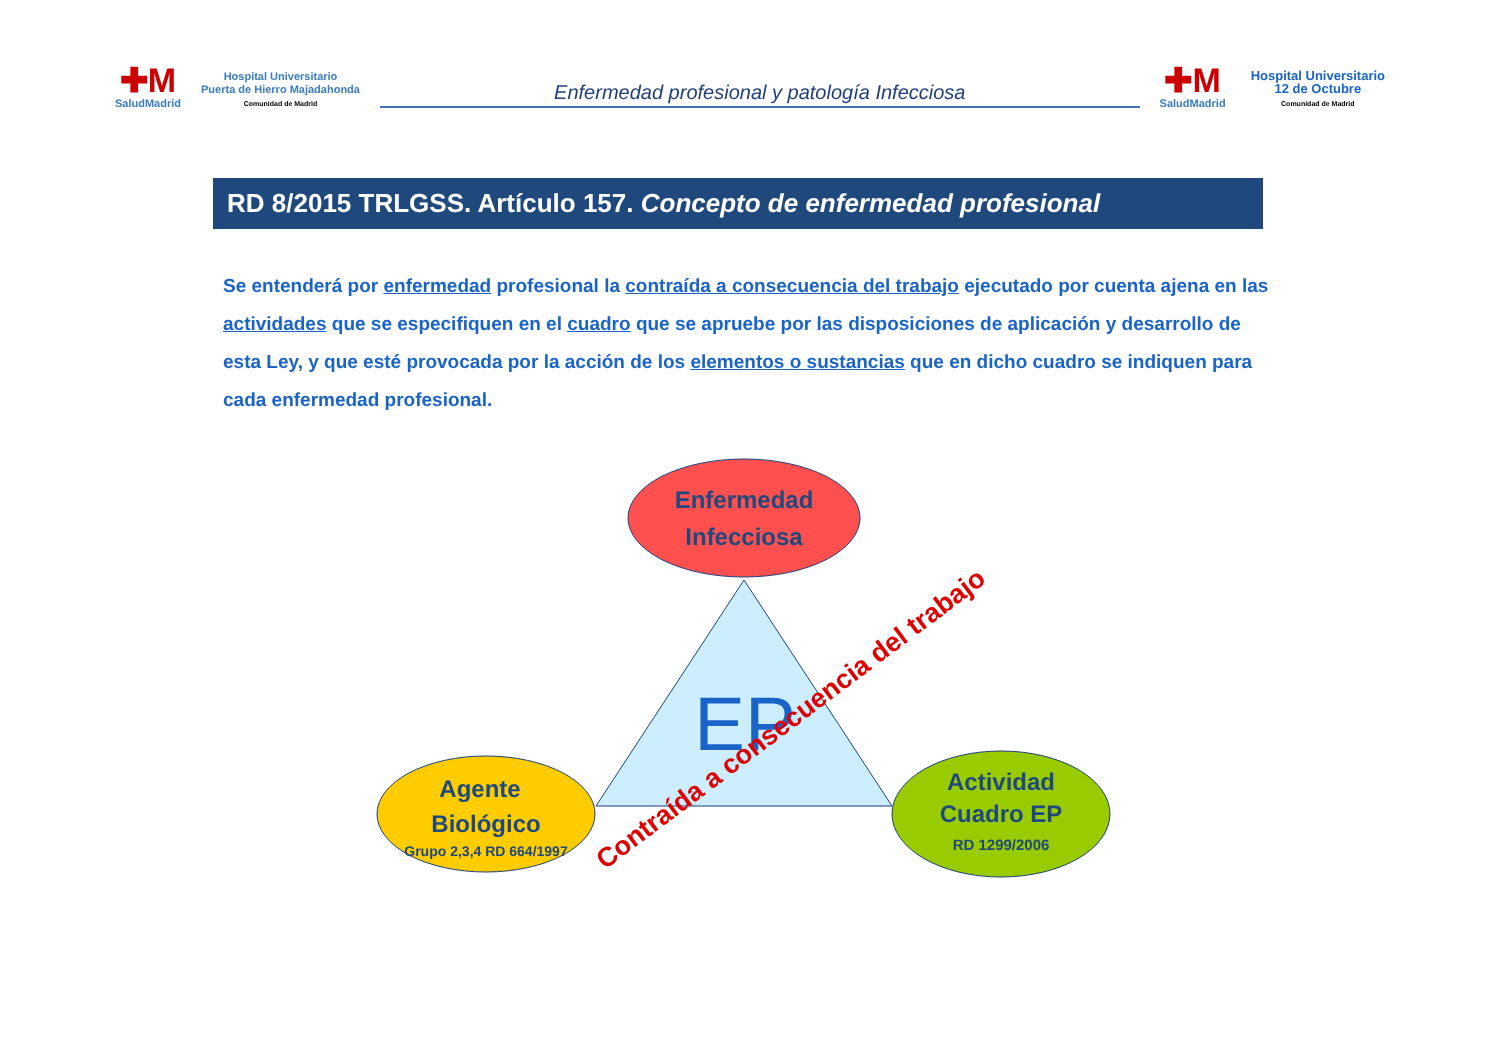✚M
SaludMadrid
Hospital Universitario
Puerta de Hierro Majadahonda
Comunidad de Madrid
Enfermedad profesional y patología Infecciosa
✚M
SaludMadrid
Hospital Universitario
12 de Octubre
Comunidad de Madrid
RD 8/2015 TRLGSS. Artículo 157. Concepto de enfermedad profesional
Se entenderá por enfermedad profesional la contraída a consecuencia del trabajo ejecutado por cuenta ajena en las actividades que se especifiquen en el cuadro que se apruebe por las disposiciones de aplicación y desarrollo de esta Ley, y que esté provocada por la acción de los elementos o sustancias que en dicho cuadro se indiquen para cada enfermedad profesional.
Enfermedad
Infecciosa
EP
Agente
Biológico
Grupo 2,3,4 RD 664/1997
Actividad
Cuadro EP
RD 1299/2006
Contraída a consecuencia del trabajo